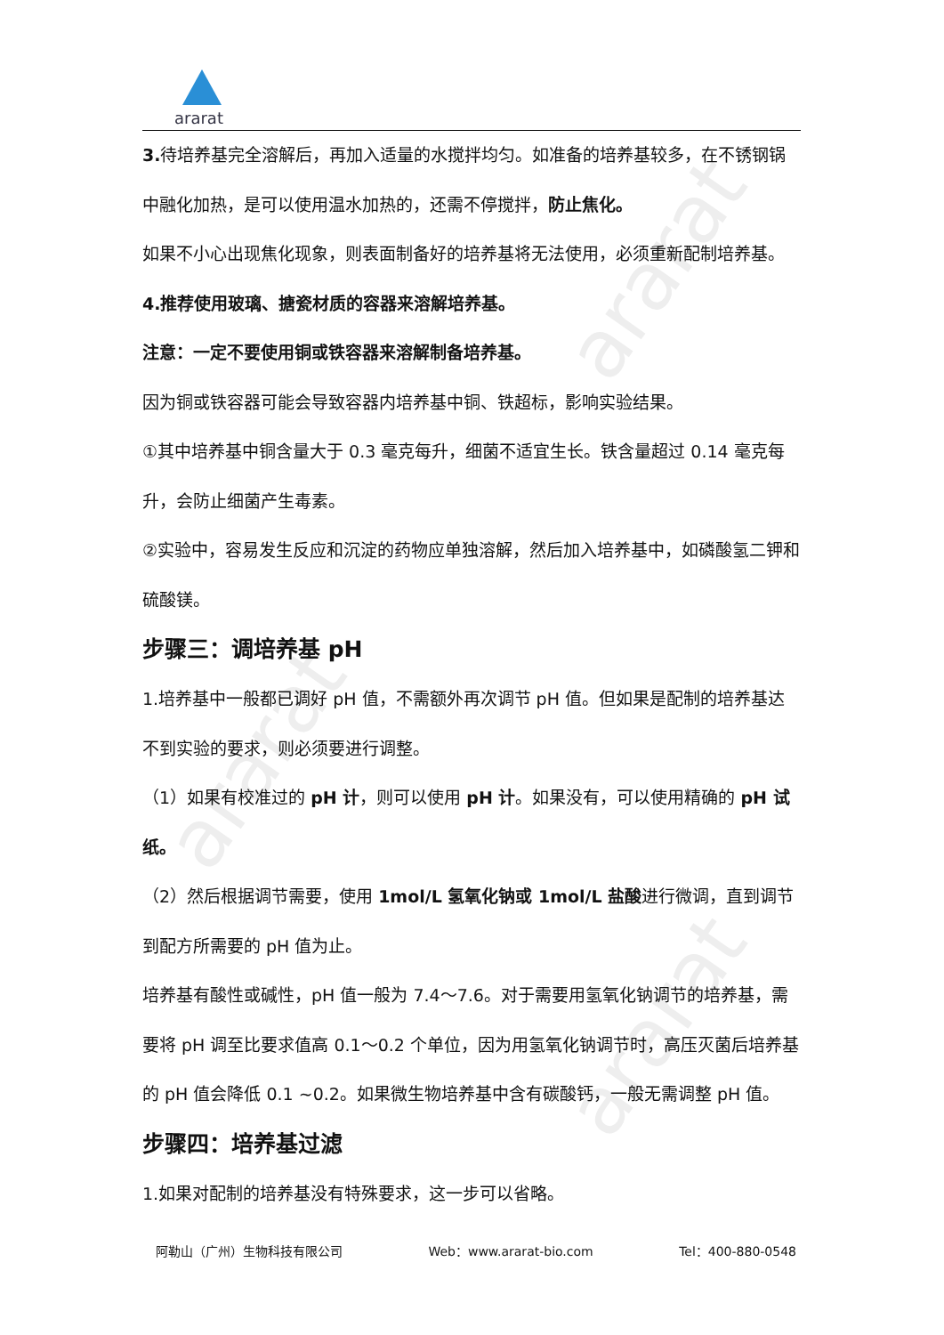ararat
ararat
ararat
ararat
3. 待培养基完全溶解后，再加入适量的水搅拌均匀。如准备的培养基较多，在不锈钢锅中融化加热，是可以使用温水加热的，还需不停搅拌，防止焦化。
如果不小心出现焦化现象，则表面制备好的培养基将无法使用，必须重新配制培养基。
4.推荐使用玻璃、搪瓷材质的容器来溶解培养基。
注意：一定不要使用铜或铁容器来溶解制备培养基。
因为铜或铁容器可能会导致容器内培养基中铜、铁超标，影响实验结果。
①其中培养基中铜含量大于 0.3 毫克每升，细菌不适宜生长。铁含量超过 0.14 毫克每升，会防止细菌产生毒素。
②实验中，容易发生反应和沉淀的药物应单独溶解，然后加入培养基中，如磷酸氢二钾和硫酸镁。
步骤三：调培养基 pH
1.培养基中一般都已调好 pH 值，不需额外再次调节 pH 值。但如果是配制的培养基达不到实验的要求，则必须要进行调整。
（1）如果有校准过的 pH 计，则可以使用 pH 计。如果没有，可以使用精确的 pH 试纸。
（2）然后根据调节需要，使用 1mol/L 氢氧化钠或 1mol/L 盐酸进行微调，直到调节到配方所需要的 pH 值为止。
培养基有酸性或碱性，pH 值一般为 7.4～7.6。对于需要用氢氧化钠调节的培养基，需要将 pH 调至比要求值高 0.1～0.2 个单位，因为用氢氧化钠调节时，高压灭菌后培养基的 pH 值会降低 0.1 ~0.2。如果微生物培养基中含有碳酸钙，一般无需调整 pH 值。
步骤四：培养基过滤
1.如果对配制的培养基没有特殊要求，这一步可以省略。
阿勒山（广州）生物科技有限公司 Web：www.ararat-bio.com Tel：400-880-0548